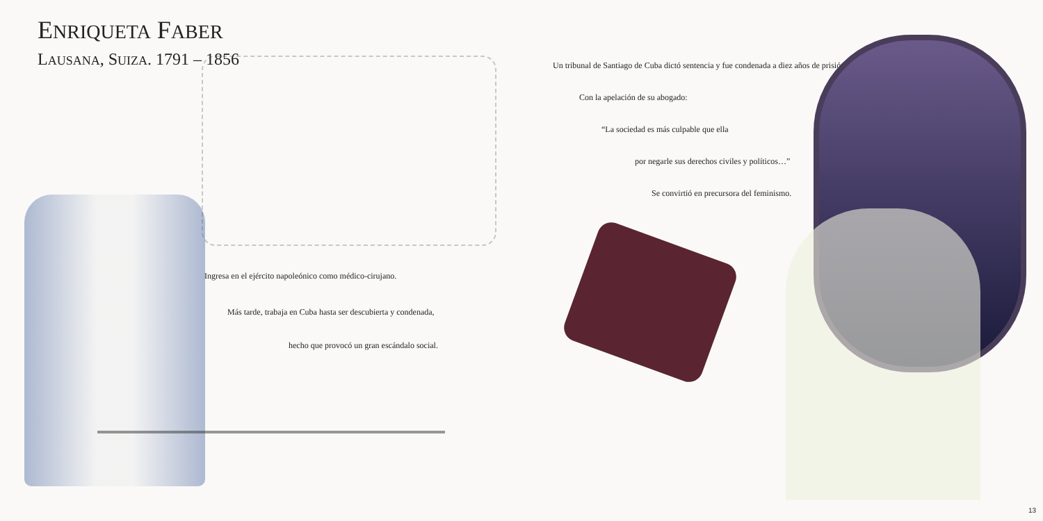ENRIQUETA FABER
LAUSANA, SUIZA. 1791 – 1856
Ingresa en el ejército napoleónico como médico-cirujano.
Más tarde, trabaja en Cuba hasta ser descubierta y condenada,
hecho que provocó un gran escándalo social.
Un tribunal de Santiago de Cuba dictó sentencia y fue condenada a diez años de prisión.
Con la apelación de su abogado:
“La sociedad es más culpable que ella
por negarle sus derechos civiles y políticos…”
Se convirtió en precursora del feminismo.
13